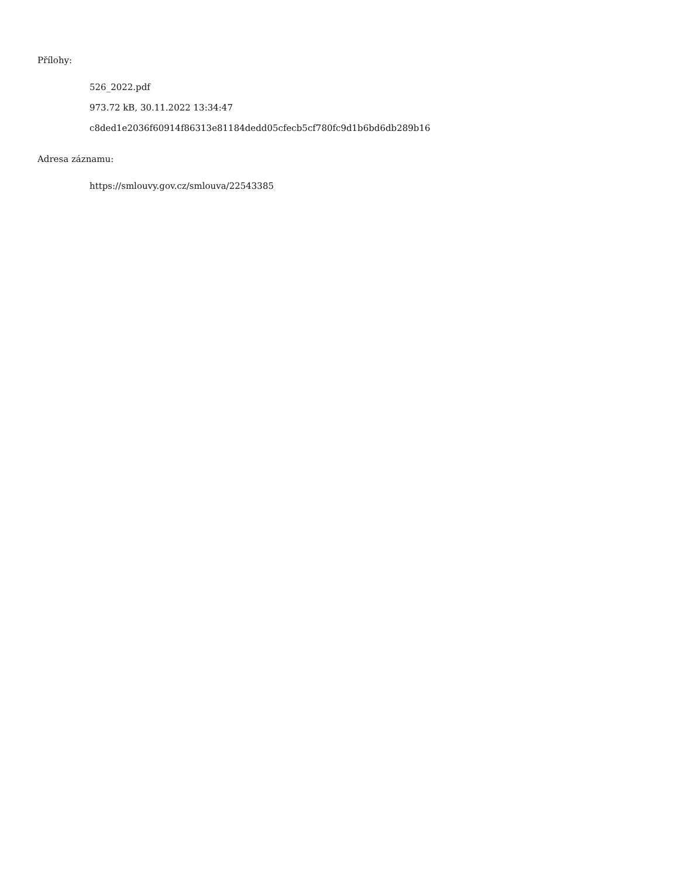Přílohy:
526_2022.pdf
973.72 kB, 30.11.2022 13:34:47
c8ded1e2036f60914f86313e81184dedd05cfecb5cf780fc9d1b6bd6db289b16
Adresa záznamu:
https://smlouvy.gov.cz/smlouva/22543385